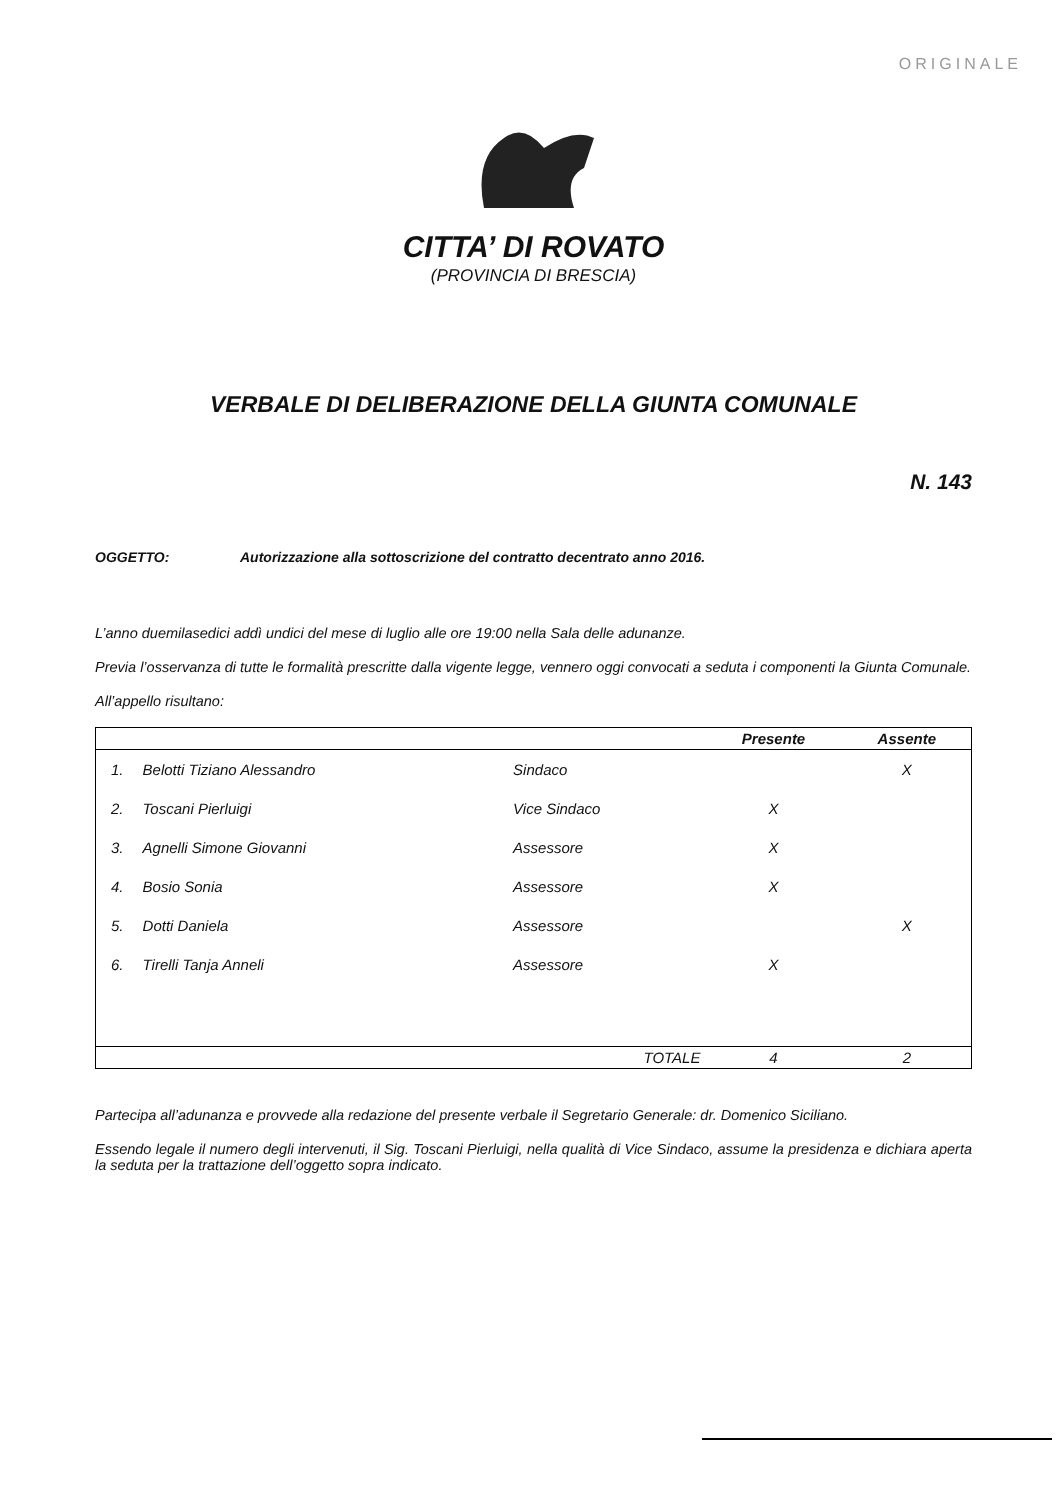ORIGINALE
CITTA’ DI ROVATO
(PROVINCIA DI BRESCIA)
VERBALE DI DELIBERAZIONE DELLA GIUNTA COMUNALE
N. 143
OGGETTO: Autorizzazione alla sottoscrizione del contratto decentrato anno 2016.
L’anno duemilasedici addì undici del mese di luglio alle ore 19:00 nella Sala delle adunanze.
Previa l’osservanza di tutte le formalità prescritte dalla vigente legge, vennero oggi convocati a seduta i componenti la Giunta Comunale.
All’appello risultano:
| | | | Presente | Assente |
| --- | --- | --- | --- | --- |
| 1. | Belotti Tiziano Alessandro | Sindaco | | X |
| 2. | Toscani Pierluigi | Vice Sindaco | X | |
| 3. | Agnelli Simone Giovanni | Assessore | X | |
| 4. | Bosio Sonia | Assessore | X | |
| 5. | Dotti Daniela | Assessore | | X |
| 6. | Tirelli Tanja Anneli | Assessore | X | |
| | | TOTALE | 4 | 2 |
Partecipa all’adunanza e provvede alla redazione del presente verbale il Segretario Generale: dr. Domenico Siciliano.
Essendo legale il numero degli intervenuti, il Sig. Toscani Pierluigi, nella qualità di Vice Sindaco, assume la presidenza e dichiara aperta la seduta per la trattazione dell’oggetto sopra indicato.